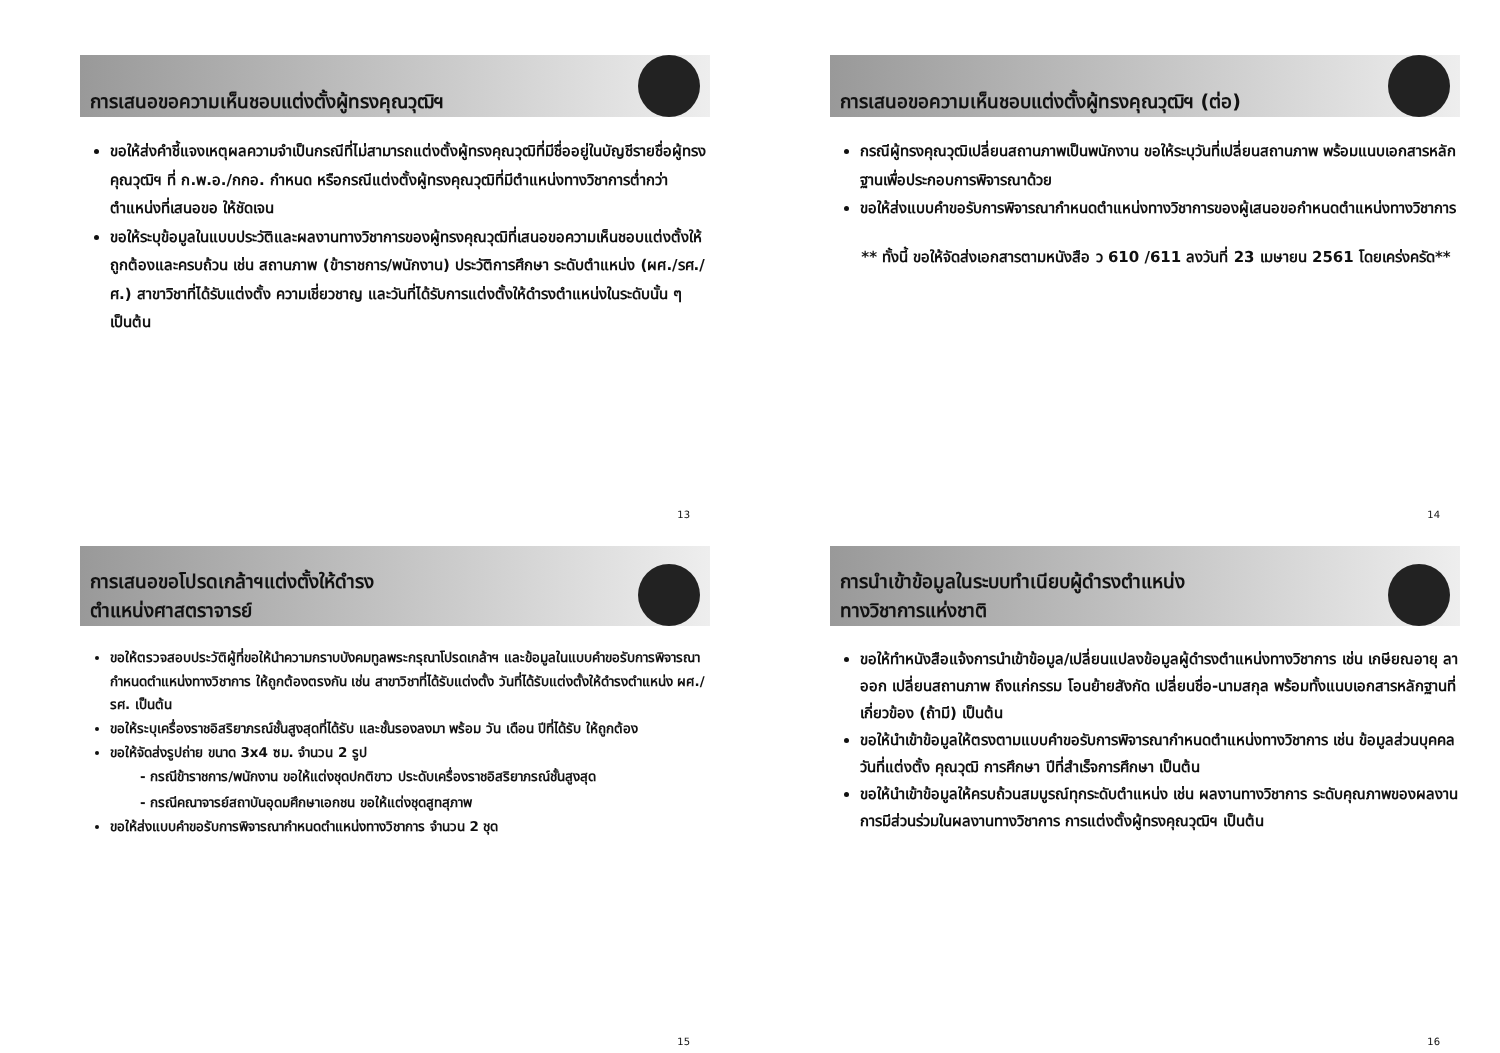การเสนอขอความเห็นชอบแต่งตั้งผู้ทรงคุณวุฒิฯ
ขอให้ส่งคำชี้แจงเหตุผลความจำเป็นกรณีที่ไม่สามารถแต่งตั้งผู้ทรงคุณวุฒิที่มีชื่ออยู่ในบัญชีรายชื่อผู้ทรงคุณวุฒิฯ ที่ ก.พ.อ./กกอ. กำหนด หรือกรณีแต่งตั้งผู้ทรงคุณวุฒิที่มีตำแหน่งทางวิชาการต่ำกว่าตำแหน่งที่เสนอขอ ให้ชัดเจน
ขอให้ระบุข้อมูลในแบบประวัติและผลงานทางวิชาการของผู้ทรงคุณวุฒิที่เสนอขอความเห็นชอบแต่งตั้งให้ถูกต้องและครบถ้วน เช่น สถานภาพ (ข้าราชการ/พนักงาน) ประวัติการศึกษา ระดับตำแหน่ง (ผศ./รศ./ศ.) สาขาวิชาที่ได้รับแต่งตั้ง ความเชี่ยวชาญ และวันที่ได้รับการแต่งตั้งให้ดำรงตำแหน่งในระดับนั้น ๆ เป็นต้น
13
การเสนอขอความเห็นชอบแต่งตั้งผู้ทรงคุณวุฒิฯ (ต่อ)
กรณีผู้ทรงคุณวุฒิเปลี่ยนสถานภาพเป็นพนักงาน ขอให้ระบุวันที่เปลี่ยนสถานภาพ พร้อมแนบเอกสารหลักฐานเพื่อประกอบการพิจารณาด้วย
ขอให้ส่งแบบคำขอรับการพิจารณากำหนดตำแหน่งทางวิชาการของผู้เสนอขอกำหนดตำแหน่งทางวิชาการ
** ทั้งนี้ ขอให้จัดส่งเอกสารตามหนังสือ ว 610 /611 ลงวันที่ 23 เมษายน 2561 โดยเคร่งครัด**
14
การเสนอขอโปรดเกล้าฯแต่งตั้งให้ดำรง
ตำแหน่งศาสตราจารย์
ขอให้ตรวจสอบประวัติผู้ที่ขอให้นำความกราบบังคมทูลพระกรุณาโปรดเกล้าฯ และข้อมูลในแบบคำขอรับการพิจารณากำหนดตำแหน่งทางวิชาการ ให้ถูกต้องตรงกัน เช่น สาขาวิชาที่ได้รับแต่งตั้ง วันที่ได้รับแต่งตั้งให้ดำรงตำแหน่ง ผศ./รศ. เป็นต้น
ขอให้ระบุเครื่องราชอิสริยาภรณ์ชั้นสูงสุดที่ได้รับ และชั้นรองลงมา พร้อม วัน เดือน ปีที่ได้รับ ให้ถูกต้อง
ขอให้จัดส่งรูปถ่าย ขนาด 3x4 ซม. จำนวน 2 รูป
- กรณีข้าราชการ/พนักงาน ขอให้แต่งชุดปกติขาว ประดับเครื่องราชอิสริยาภรณ์ชั้นสูงสุด
- กรณีคณาจารย์สถาบันอุดมศึกษาเอกชน ขอให้แต่งชุดสูทสุภาพ
ขอให้ส่งแบบคำขอรับการพิจารณากำหนดตำแหน่งทางวิชาการ จำนวน 2 ชุด
15
การนำเข้าข้อมูลในระบบทำเนียบผู้ดำรงตำแหน่ง
ทางวิชาการแห่งชาติ
ขอให้ทำหนังสือแจ้งการนำเข้าข้อมูล/เปลี่ยนแปลงข้อมูลผู้ดำรงตำแหน่งทางวิชาการ เช่น เกษียณอายุ ลาออก เปลี่ยนสถานภาพ ถึงแก่กรรม โอนย้ายสังกัด เปลี่ยนชื่อ-นามสกุล พร้อมทั้งแนบเอกสารหลักฐานที่เกี่ยวข้อง (ถ้ามี) เป็นต้น
ขอให้นำเข้าข้อมูลให้ตรงตามแบบคำขอรับการพิจารณากำหนดตำแหน่งทางวิชาการ เช่น ข้อมูลส่วนบุคคล วันที่แต่งตั้ง คุณวุฒิ การศึกษา ปีที่สำเร็จการศึกษา เป็นต้น
ขอให้นำเข้าข้อมูลให้ครบถ้วนสมบูรณ์ทุกระดับตำแหน่ง เช่น ผลงานทางวิชาการ ระดับคุณภาพของผลงาน การมีส่วนร่วมในผลงานทางวิชาการ การแต่งตั้งผู้ทรงคุณวุฒิฯ เป็นต้น
16